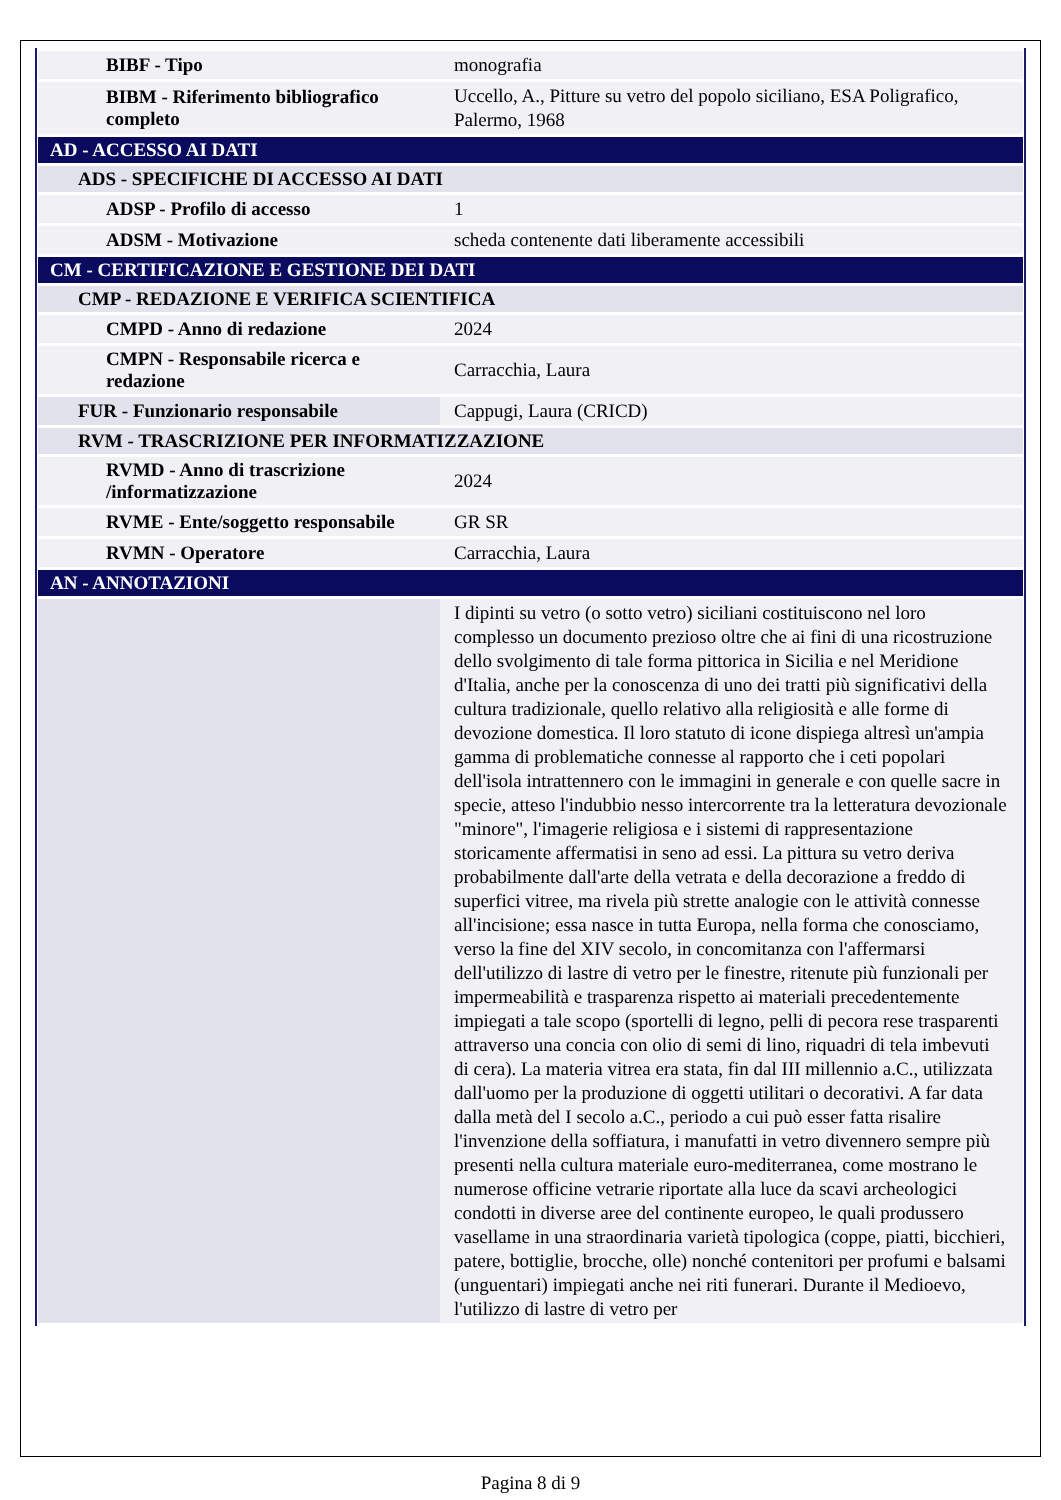| BIBF - Tipo | monografia |
| BIBM - Riferimento bibliografico completo | Uccello, A., Pitture su vetro del popolo siciliano, ESA Poligrafico, Palermo, 1968 |
| AD - ACCESSO AI DATI | |
| ADS - SPECIFICHE DI ACCESSO AI DATI | |
| ADSP - Profilo di accesso | 1 |
| ADSM - Motivazione | scheda contenente dati liberamente accessibili |
| CM - CERTIFICAZIONE E GESTIONE DEI DATI | |
| CMP - REDAZIONE E VERIFICA SCIENTIFICA | |
| CMPD - Anno di redazione | 2024 |
| CMPN - Responsabile ricerca e redazione | Carracchia, Laura |
| FUR - Funzionario responsabile | Cappugi, Laura (CRICD) |
| RVM - TRASCRIZIONE PER INFORMATIZZAZIONE | |
| RVMD - Anno di trascrizione /informatizzazione | 2024 |
| RVME - Ente/soggetto responsabile | GR SR |
| RVMN - Operatore | Carracchia, Laura |
| AN - ANNOTAZIONI | |
| | I dipinti su vetro (o sotto vetro) siciliani costituiscono nel loro complesso un documento prezioso oltre che ai fini di una ricostruzione dello svolgimento di tale forma pittorica in Sicilia e nel Meridione d'Italia, anche per la conoscenza di uno dei tratti più significativi della cultura tradizionale, quello relativo alla religiosità e alle forme di devozione domestica. Il loro statuto di icone dispiega altresì un'ampia gamma di problematiche connesse al rapporto che i ceti popolari dell'isola intrattennero con le immagini in generale e con quelle sacre in specie, atteso l'indubbio nesso intercorrente tra la letteratura devozionale "minore", l'imagerie religiosa e i sistemi di rappresentazione storicamente affermatisi in seno ad essi. La pittura su vetro deriva probabilmente dall'arte della vetrata e della decorazione a freddo di superfici vitree, ma rivela più strette analogie con le attività connesse all'incisione; essa nasce in tutta Europa, nella forma che conosciamo, verso la fine del XIV secolo, in concomitanza con l'affermarsi dell'utilizzo di lastre di vetro per le finestre, ritenute più funzionali per impermeabilità e trasparenza rispetto ai materiali precedentemente impiegati a tale scopo (sportelli di legno, pelli di pecora rese trasparenti attraverso una concia con olio di semi di lino, riquadri di tela imbevuti di cera). La materia vitrea era stata, fin dal III millennio a.C., utilizzata dall'uomo per la produzione di oggetti utilitari o decorativi. A far data dalla metà del I secolo a.C., periodo a cui può esser fatta risalire l'invenzione della soffiatura, i manufatti in vetro divennero sempre più presenti nella cultura materiale euro-mediterranea, come mostrano le numerose officine vetrarie riportate alla luce da scavi archeologici condotti in diverse aree del continente europeo, le quali produssero vasellame in una straordinaria varietà tipologica (coppe, piatti, bicchieri, patere, bottiglie, brocche, olle) nonché contenitori per profumi e balsami (unguentari) impiegati anche nei riti funerari. Durante il Medioevo, l'utilizzo di lastre di vetro per |
Pagina 8 di 9